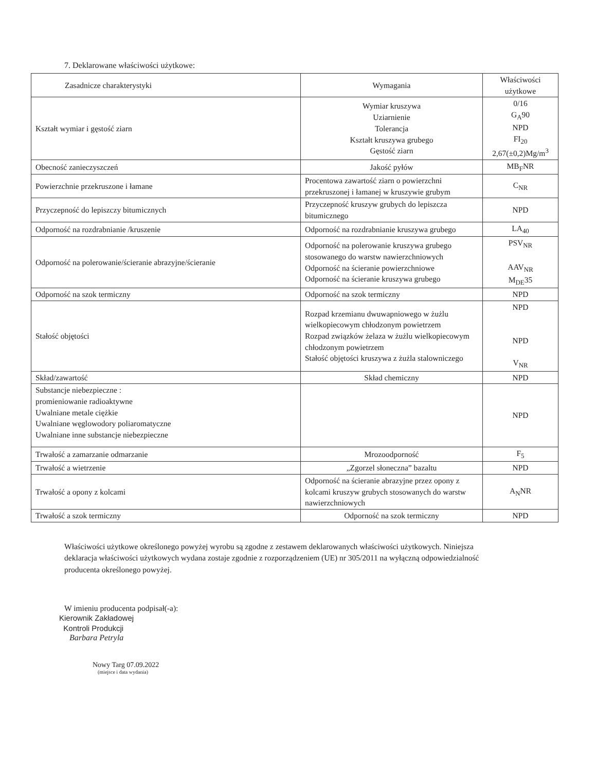7. Deklarowane właściwości użytkowe:
| Zasadnicze charakterystyki | Wymagania | Właściwości użytkowe |
| --- | --- | --- |
| Kształt wymiar i gęstość ziarn | Wymiar kruszywa Uziarnienie Tolerancja Kształt kruszywa grubego Gęstość ziarn | 0/16 G<sub>A</sub>90 NPD FI<sub>20</sub> 2,67(±0,2)Mg/m<sup>3</sup> |
| Obecność zanieczyszczeń | Jakość pyłów | MB<sub>F</sub>NR |
| Powierzchnie przekruszone i łamane | Procentowa zawartość ziarn o powierzchni przekruszonej i łamanej w kruszywie grubym | C<sub>NR</sub> |
| Przyczepność do lepiszczy bitumicznych | Przyczepność kruszyw grubych do lepiszcza bitumicznego | NPD |
| Odporność na rozdrabnianie /kruszenie | Odporność na rozdrabnianie kruszywa grubego | LA<sub>40</sub> |
| Odporność na polerowanie/ścieranie abrazyjne/ścieranie | Odporność na polerowanie kruszywa grubego stosowanego do warstw nawierzchniowych Odporność na ścieranie powierzchniowe Odporność na ścieranie kruszywa grubego | PSV<sub>NR</sub> AAV<sub>NR</sub> M<sub>DE</sub>35 |
| Odporność na szok termiczny | Odporność na szok termiczny | NPD |
| Stałość objętości | Rozpad krzemianu dwuwapniowego w żużlu wielkopiecowym chłodzonym powietrzem Rozpad związków żelaza w żużlu wielkopiecowym chłodzonym powietrzem Stałość objętości kruszywa z żużla stalowniczego | NPD NPD V<sub>NR</sub> |
| Skład/zawartość | Skład chemiczny | NPD |
| Substancje niebezpieczne : promieniowanie radioaktywne Uwalniane metale ciężkie Uwalniane węglowodory poliaromatyczne Uwalniane inne substancje niebezpieczne | | NPD |
| Trwałość a zamarzanie odmarzanie | Mrozoodporność | F<sub>5</sub> |
| Trwałość a wietrzenie | „Zgorzel słoneczna” bazaltu | NPD |
| Trwałość a opony z kolcami | Odporność na ścieranie abrazyjne przez opony z kolcami kruszyw grubych stosowanych do warstw nawierzchniowych | A<sub>N</sub>NR |
| Trwałość a szok termiczny | Odporność na szok termiczny | NPD |
Właściwości użytkowe określonego powyżej wyrobu są zgodne z zestawem deklarowanych właściwości użytkowych. Niniejsza deklaracja właściwości użytkowych wydana zostaje zgodnie z rozporządzeniem (UE) nr 305/2011 na wyłączną odpowiedzialność producenta określonego powyżej.
W imieniu producenta podpisał(-a):
Kierownik Zakładowej
Kontroli Produkcji
Barbara Petryla
Nowy Targ 07.09.2022
(miejsce i data wydania)